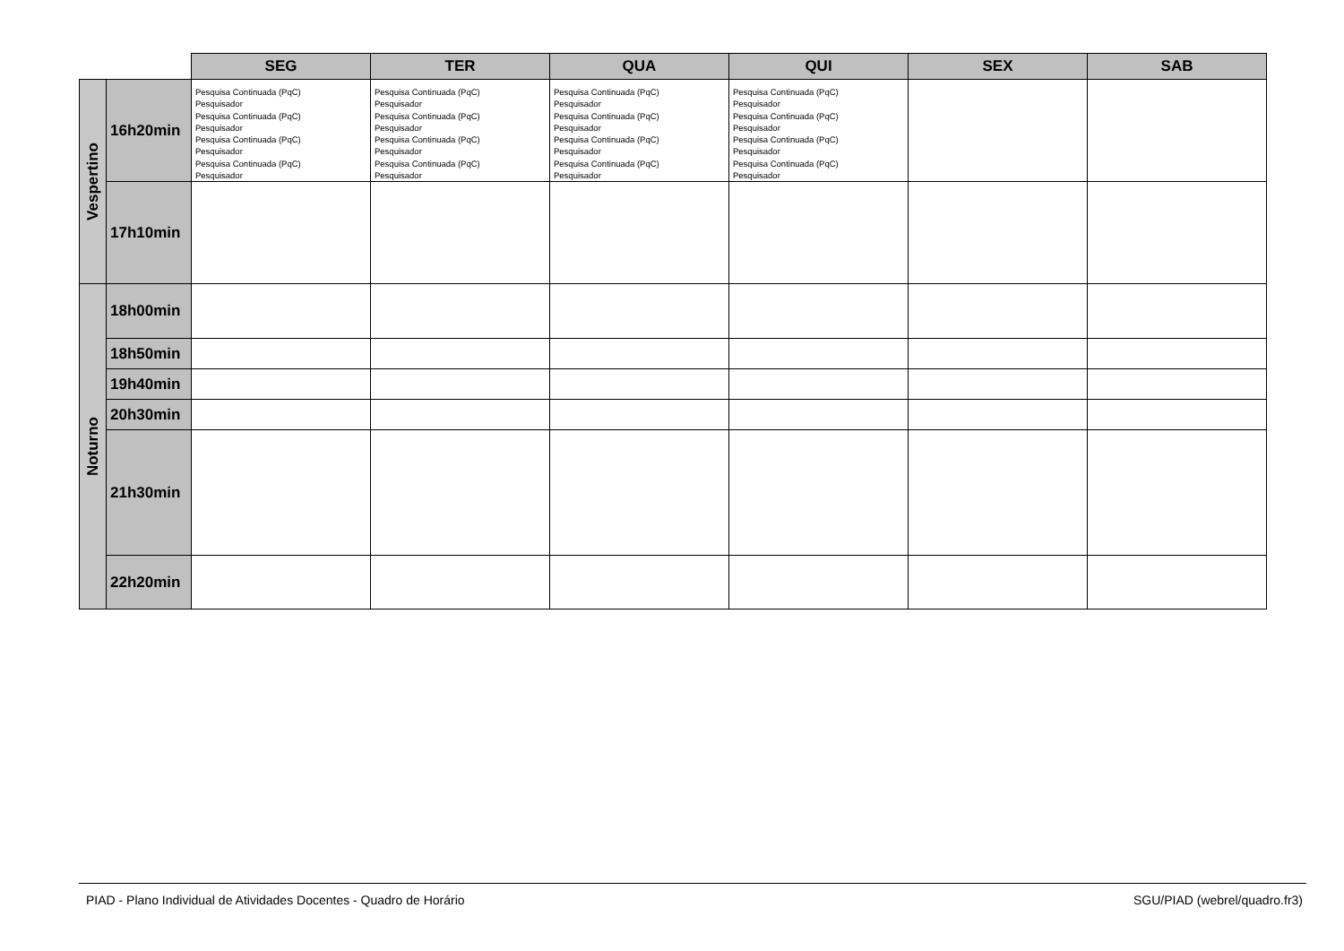| | | SEG | TER | QUA | QUI | SEX | SAB |
| --- | --- | --- | --- | --- | --- | --- | --- |
| Vespertino | 16h20min | Pesquisa Continuada (PqC) Pesquisador Pesquisa Continuada (PqC) Pesquisador Pesquisa Continuada (PqC) Pesquisador Pesquisa Continuada (PqC) Pesquisador | Pesquisa Continuada (PqC) Pesquisador Pesquisa Continuada (PqC) Pesquisador Pesquisa Continuada (PqC) Pesquisador Pesquisa Continuada (PqC) Pesquisador | Pesquisa Continuada (PqC) Pesquisador Pesquisa Continuada (PqC) Pesquisador Pesquisa Continuada (PqC) Pesquisador Pesquisa Continuada (PqC) Pesquisador | Pesquisa Continuada (PqC) Pesquisador Pesquisa Continuada (PqC) Pesquisador Pesquisa Continuada (PqC) Pesquisador Pesquisa Continuada (PqC) Pesquisador | | |
| | 17h10min | | | | | | |
| Noturno | 18h00min | | | | | | |
| | 18h50min | | | | | | |
| | 19h40min | | | | | | |
| | 20h30min | | | | | | |
| | 21h30min | | | | | | |
| | 22h20min | | | | | | |
PIAD - Plano Individual de Atividades Docentes - Quadro de Horário SGU/PIAD (webrel/quadro.fr3)